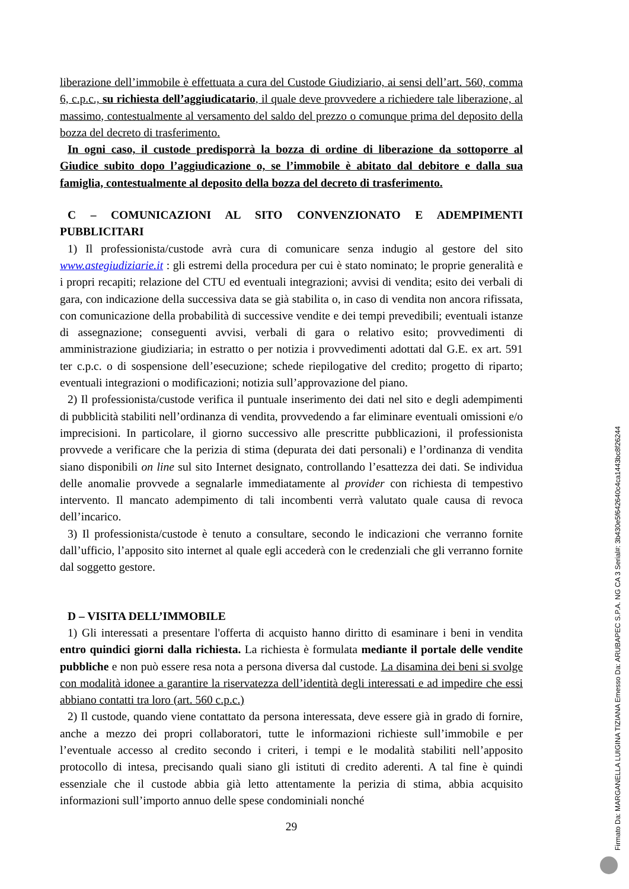liberazione dell’immobile è effettuata a cura del Custode Giudiziario, ai sensi dell’art. 560, comma 6, c.p.c., su richiesta dell’aggiudicatario, il quale deve provvedere a richiedere tale liberazione, al massimo, contestualmente al versamento del saldo del prezzo o comunque prima del deposito della bozza del decreto di trasferimento.
In ogni caso, il custode predisporrà la bozza di ordine di liberazione da sottoporre al Giudice subito dopo l’aggiudicazione o, se l’immobile è abitato dal debitore e dalla sua famiglia, contestualmente al deposito della bozza del decreto di trasferimento.
C – COMUNICAZIONI AL SITO CONVENZIONATO E ADEMPIMENTI PUBBLICITARI
1) Il professionista/custode avrà cura di comunicare senza indugio al gestore del sito www.astegiudiziarie.it : gli estremi della procedura per cui è stato nominato; le proprie generalità e i propri recapiti; relazione del CTU ed eventuali integrazioni; avvisi di vendita; esito dei verbali di gara, con indicazione della successiva data se già stabilita o, in caso di vendita non ancora rifissata, con comunicazione della probabilità di successive vendite e dei tempi prevedibili; eventuali istanze di assegnazione; conseguenti avvisi, verbali di gara o relativo esito; provvedimenti di amministrazione giudiziaria; in estratto o per notizia i provvedimenti adottati dal G.E. ex art. 591 ter c.p.c. o di sospensione dell’esecuzione; schede riepilogative del credito; progetto di riparto; eventuali integrazioni o modificazioni; notizia sull’approvazione del piano.
2) Il professionista/custode verifica il puntuale inserimento dei dati nel sito e degli adempimenti di pubblicità stabiliti nell’ordinanza di vendita, provvedendo a far eliminare eventuali omissioni e/o imprecisioni. In particolare, il giorno successivo alle prescritte pubblicazioni, il professionista provvede a verificare che la perizia di stima (depurata dei dati personali) e l’ordinanza di vendita siano disponibili on line sul sito Internet designato, controllando l’esattezza dei dati. Se individua delle anomalie provvede a segnalarle immediatamente al provider con richiesta di tempestivo intervento. Il mancato adempimento di tali incombenti verrà valutato quale causa di revoca dell’incarico.
3) Il professionista/custode è tenuto a consultare, secondo le indicazioni che verranno fornite dall’ufficio, l’apposito sito internet al quale egli accederà con le credenziali che gli verranno fornite dal soggetto gestore.
D – VISITA DELL’IMMOBILE
1) Gli interessati a presentare l'offerta di acquisto hanno diritto di esaminare i beni in vendita entro quindici giorni dalla richiesta. La richiesta è formulata mediante il portale delle vendite pubbliche e non può essere resa nota a persona diversa dal custode. La disamina dei beni si svolge con modalità idonee a garantire la riservatezza dell’identità degli interessati e ad impedire che essi abbiano contatti tra loro (art. 560 c.p.c.)
2) Il custode, quando viene contattato da persona interessata, deve essere già in grado di fornire, anche a mezzo dei propri collaboratori, tutte le informazioni richieste sull’immobile e per l’eventuale accesso al credito secondo i criteri, i tempi e le modalità stabiliti nell’apposito protocollo di intesa, precisando quali siano gli istituti di credito aderenti. A tal fine è quindi essenziale che il custode abbia già letto attentamente la perizia di stima, abbia acquisito informazioni sull’importo annuo delle spese condominiali nonché
29
Firmato Da: MARGANELLA LUIGINA TIZIANA Emesso Da: ARUBAPEC S.P.A. NG CA 3 Serial#: 3b430e5f642640c4ca1443bc8f26244